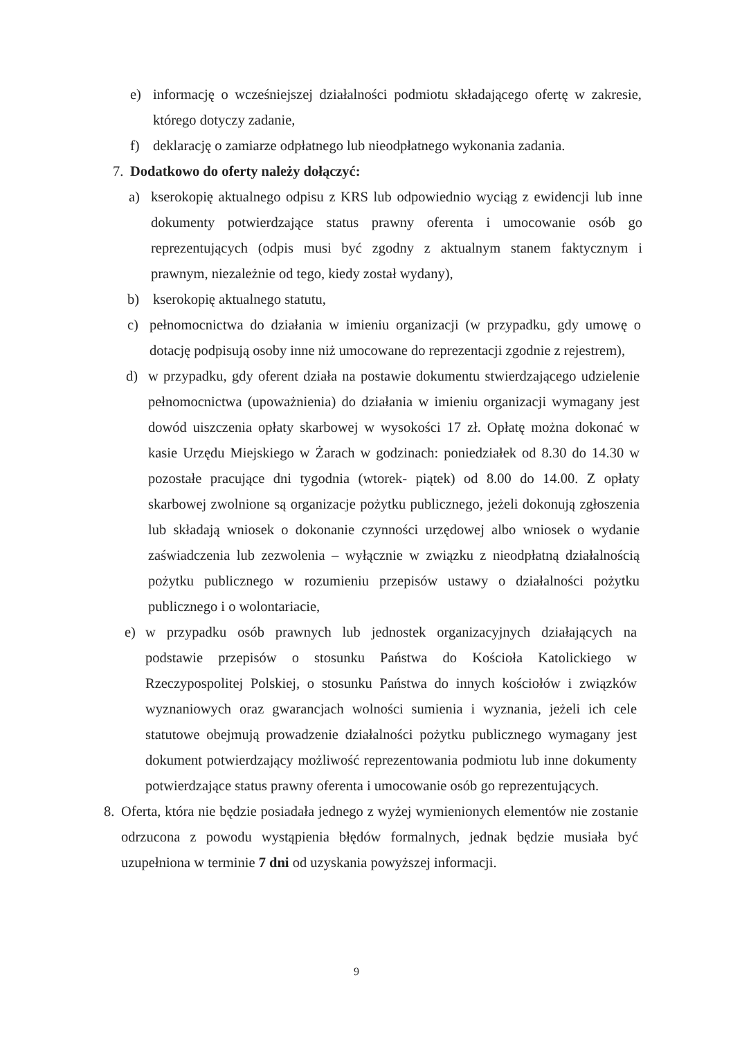e) informację o wcześniejszej działalności podmiotu składającego ofertę w zakresie, którego dotyczy zadanie,
f) deklarację o zamiarze odpłatnego lub nieodpłatnego wykonania zadania.
7. Dodatkowo do oferty należy dołączyć:
a) kserokopię aktualnego odpisu z KRS lub odpowiednio wyciąg z ewidencji lub inne dokumenty potwierdzające status prawny oferenta i umocowanie osób go reprezentujących (odpis musi być zgodny z aktualnym stanem faktycznym i prawnym, niezależnie od tego, kiedy został wydany),
b) kserokopię aktualnego statutu,
c) pełnomocnictwa do działania w imieniu organizacji (w przypadku, gdy umowę o dotację podpisują osoby inne niż umocowane do reprezentacji zgodnie z rejestrem),
d) w przypadku, gdy oferent działa na postawie dokumentu stwierdzającego udzielenie pełnomocnictwa (upoważnienia) do działania w imieniu organizacji wymagany jest dowód uiszczenia opłaty skarbowej w wysokości 17 zł. Opłatę można dokonać w kasie Urzędu Miejskiego w Żarach w godzinach: poniedziałek od 8.30 do 14.30 w pozostałe pracujące dni tygodnia (wtorek- piątek) od 8.00 do 14.00. Z opłaty skarbowej zwolnione są organizacje pożytku publicznego, jeżeli dokonują zgłoszenia lub składają wniosek o dokonanie czynności urzędowej albo wniosek o wydanie zaświadczenia lub zezwolenia – wyłącznie w związku z nieodpłatną działalnością pożytku publicznego w rozumieniu przepisów ustawy o działalności pożytku publicznego i o wolontariacie,
e) w przypadku osób prawnych lub jednostek organizacyjnych działających na podstawie przepisów o stosunku Państwa do Kościoła Katolickiego w Rzeczypospolitej Polskiej, o stosunku Państwa do innych kościołów i związków wyznaniowych oraz gwarancjach wolności sumienia i wyznania, jeżeli ich cele statutowe obejmują prowadzenie działalności pożytku publicznego wymagany jest dokument potwierdzający możliwość reprezentowania podmiotu lub inne dokumenty potwierdzające status prawny oferenta i umocowanie osób go reprezentujących.
8. Oferta, która nie będzie posiadała jednego z wyżej wymienionych elementów nie zostanie odrzucona z powodu wystąpienia błędów formalnych, jednak będzie musiała być uzupełniona w terminie 7 dni od uzyskania powyższej informacji.
9